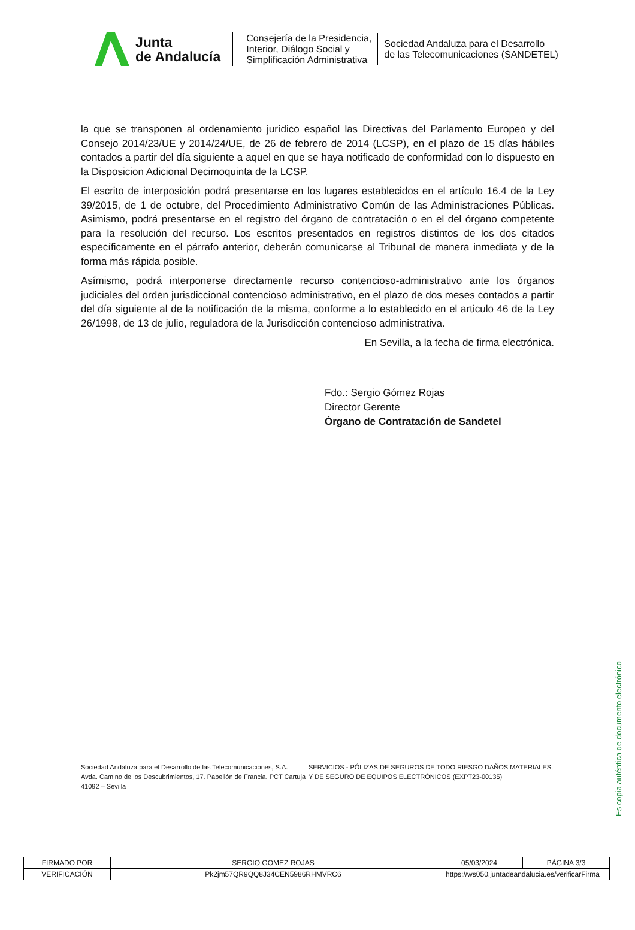Junta
de Andalucía
Consejería de la Presidencia,
Interior, Diálogo Social y
Simplificación Administrativa
Sociedad Andaluza para el Desarrollo
de las Telecomunicaciones (SANDETEL)
la que se transponen al ordenamiento jurídico español las Directivas del Parlamento Europeo y del Consejo 2014/23/UE y 2014/24/UE, de 26 de febrero de 2014 (LCSP), en el plazo de 15 días hábiles contados a partir del día siguiente a aquel en que se haya notificado de conformidad con lo dispuesto en la Disposicion Adicional Decimoquinta de la LCSP.
El escrito de interposición podrá presentarse en los lugares establecidos en el artículo 16.4 de la Ley 39/2015, de 1 de octubre, del Procedimiento Administrativo Común de las Administraciones Públicas. Asimismo, podrá presentarse en el registro del órgano de contratación o en el del órgano competente para la resolución del recurso. Los escritos presentados en registros distintos de los dos citados específicamente en el párrafo anterior, deberán comunicarse al Tribunal de manera inmediata y de la forma más rápida posible.
Asímismo, podrá interponerse directamente recurso contencioso-administrativo ante los órganos judiciales del orden jurisdiccional contencioso administrativo, en el plazo de dos meses contados a partir del día siguiente al de la notificación de la misma, conforme a lo establecido en el articulo 46 de la Ley 26/1998, de 13 de julio, reguladora de la Jurisdicción contencioso administrativa.
En Sevilla, a la fecha de firma electrónica.
Fdo.: Sergio Gómez Rojas
Director Gerente
Órgano de Contratación de Sandetel
Sociedad Andaluza para el Desarrollo de las Telecomunicaciones, S.A.
Avda. Camino de los Descubrimientos, 17. Pabellón de Francia. PCT Cartuja
41092 – Sevilla
SERVICIOS - PÓLIZAS DE SEGUROS DE TODO RIESGO DAÑOS MATERIALES, Y DE SEGURO DE EQUIPOS ELECTRÓNICOS (EXPT23-00135)
Es copia auténtica de documento electrónico
| FIRMADO POR | SERGIO GOMEZ ROJAS | | 05/03/2024 | PÁGINA 3/3 |
| VERIFICACIÓN | Pk2jm57QR9QQ8J34CEN5986RHMVRC6 | https://ws050.juntadeandalucia.es/verificarFirma | | |